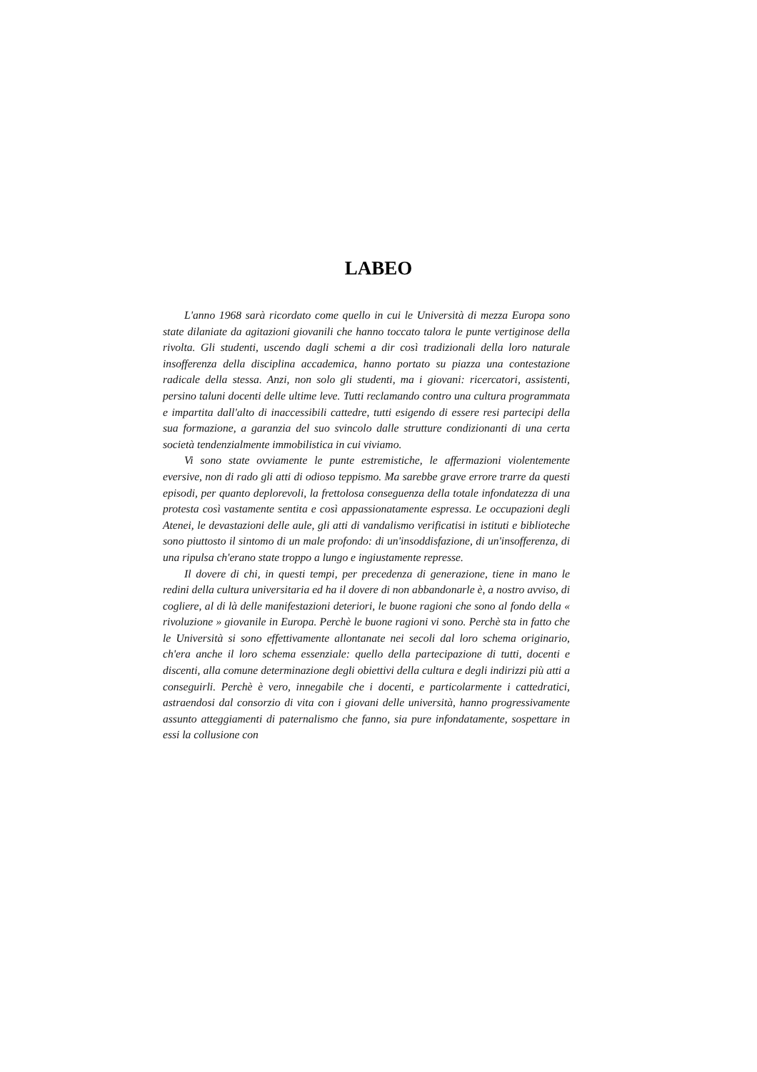LABEO
L'anno 1968 sarà ricordato come quello in cui le Università di mezza Europa sono state dilaniate da agitazioni giovanili che hanno toccato talora le punte vertiginose della rivolta. Gli studenti, uscendo dagli schemi a dir così tradizionali della loro naturale insofferenza della disciplina accademica, hanno portato su piazza una contestazione radicale della stessa. Anzi, non solo gli studenti, ma i giovani: ricercatori, assistenti, persino taluni docenti delle ultime leve. Tutti reclamando contro una cultura programmata e impartita dall'alto di inaccessibili cattedre, tutti esigendo di essere resi partecipi della sua formazione, a garanzia del suo svincolo dalle strutture condizionanti di una certa società tendenzialmente immobilistica in cui viviamo.
Vi sono state ovviamente le punte estremistiche, le affermazioni violentemente eversive, non di rado gli atti di odioso teppismo. Ma sarebbe grave errore trarre da questi episodi, per quanto deplorevoli, la frettolosa conseguenza della totale infondatezza di una protesta così vastamente sentita e così appassionatamente espressa. Le occupazioni degli Atenei, le devastazioni delle aule, gli atti di vandalismo verificatisi in istituti e biblioteche sono piuttosto il sintomo di un male profondo: di un'insoddisfazione, di un'insofferenza, di una ripulsa ch'erano state troppo a lungo e ingiustamente represse.
Il dovere di chi, in questi tempi, per precedenza di generazione, tiene in mano le redini della cultura universitaria ed ha il dovere di non abbandonarle è, a nostro avviso, di cogliere, al di là delle manifestazioni deteriori, le buone ragioni che sono al fondo della « rivoluzione » giovanile in Europa. Perchè le buone ragioni vi sono. Perchè sta in fatto che le Università si sono effettivamente allontanate nei secoli dal loro schema originario, ch'era anche il loro schema essenziale: quello della partecipazione di tutti, docenti e discenti, alla comune determinazione degli obiettivi della cultura e degli indirizzi più atti a conseguirli. Perchè è vero, innegabile che i docenti, e particolarmente i cattedratici, astraendosi dal consorzio di vita con i giovani delle università, hanno progressivamente assunto atteggiamenti di paternalismo che fanno, sia pure infondatamente, sospettare in essi la collusione con